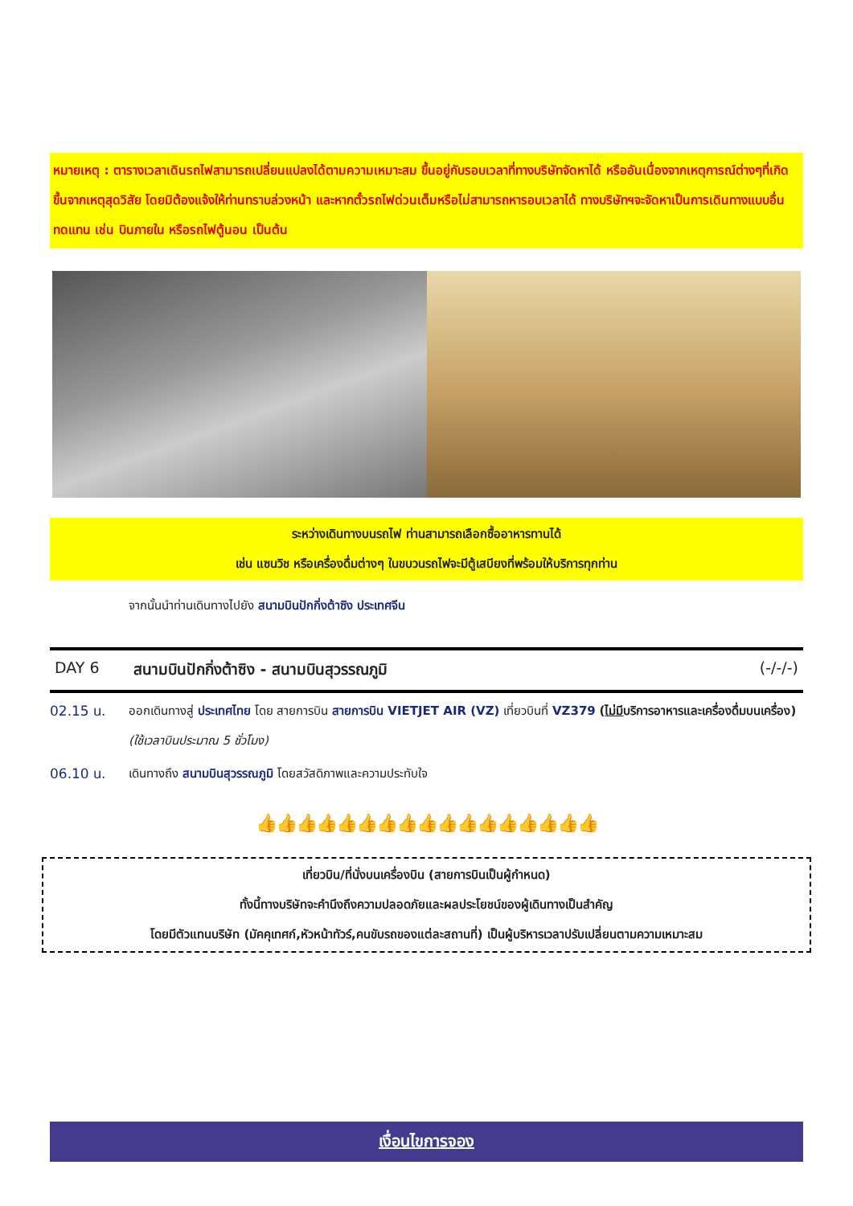หมายเหตุ : ตารางเวลาเดินรถไฟสามารถเปลี่ยนแปลงได้ตามความเหมาะสม ขึ้นอยู่กับรอบเวลาที่ทางบริษัทจัดหาได้ หรืออันเนื่องจากเหตุการณ์ต่างๆที่เกิดขึ้นจากเหตุสุดวิสัย โดยมิต้องแจ้งให้ท่านทราบล่วงหน้า และหากตั๋วรถไฟด่วนเต็มหรือไม่สามารถหารอบเวลาได้ ทางบริษัทฯจะจัดหาเป็นการเดินทางแบบอื่นทดแทน เช่น บินภายใน หรือรถไฟตู้นอน เป็นต้น
ระหว่างเดินทางบนรถไฟ ท่านสามารถเลือกซื้ออาหารทานได้
เช่น แซนวิช หรือเครื่องดื่มต่างๆ ในขบวนรถไฟจะมีตู้เสบียงที่พร้อมให้บริการทุกท่าน
จากนั้นนำท่านเดินทางไปยัง สนามบินปักกิ่งต้าซิง ประเทศจีน
DAY 6 สนามบินปักกิ่งต้าซิง - สนามบินสุวรรณภูมิ (-/-/-)
02.15 น. ออกเดินทางสู่ ประเทศไทย โดย สายการบิน สายการบิน VIETJET AIR (VZ) เที่ยวบินที่ VZ379 (ไม่มีบริการอาหารและเครื่องดื่มบนเครื่อง) (ใช้เวลาบินประมาณ 5 ชั่วโมง)
06.10 น. เดินทางถึง สนามบินสุวรรณภูมิ โดยสวัสดิภาพและความประทับใจ
👍👍👍👍👍👍👍👍👍👍👍👍👍👍👍👍👍
เที่ยวบิน/ที่นั่งบนเครื่องบิน (สายการบินเป็นผู้กำหนด)
ทั้งนี้ทางบริษัทจะคำนึงถึงความปลอดภัยและผลประโยชน์ของผู้เดินทางเป็นสำคัญ
โดยมีตัวแทนบริษัท (มัคคุเทศก์,หัวหน้าทัวร์,คนขับรถของแต่ละสถานที่) เป็นผู้บริหารเวลาปรับเปลี่ยนตามความเหมาะสม
เงื่อนไขการจอง